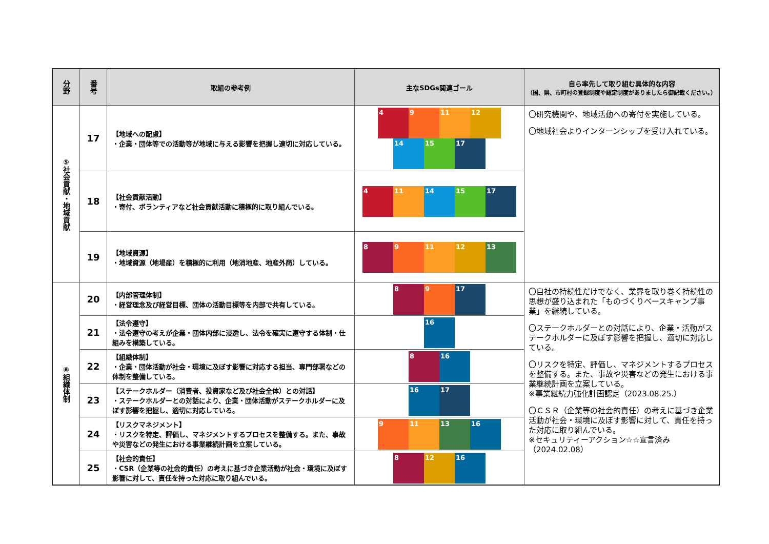| 分野 | 番号 | 取組の参考例 | 主なSDGs関連ゴール | 自ら率先して取り組む具体的な内容 （国、県、市町村の登録制度や認定制度がありましたら御記載ください。） |
| --- | --- | --- | --- | --- |
| ⑤社会貢献・地域貢献 | 17 | 【地域への配慮】 ・企業・団体等での活動等が地域に与える影響を把握し適切に対応している。 | 4 9 11 12 14 15 17 | 〇研究機関や、地域活動への寄付を実施している。 〇地域社会よりインターンシップを受け入れている。 |
| | 18 | 【社会貢献活動】 ・寄付、ボランティアなど社会貢献活動に積極的に取り組んでいる。 | 4 11 14 15 17 | |
| | 19 | 【地域資源】 ・地域資源（地場産）を積極的に利用（地消地産、地産外商）している。 | 8 9 11 12 13 | |
| ⑥組織体制 | 20 | 【内部管理体制】 ・経営理念及び経営目標、団体の活動目標等を内部で共有している。 | 8 9 17 | 〇自社の持続性だけでなく、業界を取り巻く持続性の思想が盛り込まれた「ものづくりベースキャンプ事業」を継続している。 〇ステークホルダーとの対話により、企業・活動がステークホルダーに及ぼす影響を把握し、適切に対応している。 〇リスクを特定、評価し、マネジメントするプロセスを整備する。また、事故や災害などの発生における事業継続計画を立案している。 ※事業継続力強化計画認定（2023.08.25.） 〇ＣＳＲ（企業等の社会的責任）の考えに基づき企業活動が社会・環境に及ぼす影響に対して、責任を持った対応に取り組んでいる。 ※セキュリティーアクション☆☆宣言済み（2024.02.08） |
| | 21 | 【法令遵守】 ・法令遵守の考えが企業・団体内部に浸透し、法令を確実に遵守する体制・仕組みを構築している。 | 16 | |
| | 22 | 【組織体制】 ・企業・団体活動が社会・環境に及ぼす影響に対応する担当、専門部署などの体制を整備している。 | 8 16 | |
| | 23 | 【ステークホルダー（消費者、投資家など及び社会全体）との対話】 ・ステークホルダーとの対話により、企業・団体活動がステークホルダーに及ぼす影響を把握し、適切に対応している。 | 16 17 | |
| | 24 | 【リスクマネジメント】 ・リスクを特定、評価し、マネジメントするプロセスを整備する。また、事故や災害などの発生における事業継続計画を立案している。 | 9 11 13 16 | |
| | 25 | 【社会的責任】 ・CSR（企業等の社会的責任）の考えに基づき企業活動が社会・環境に及ぼす影響に対して、責任を持った対応に取り組んでいる。 | 8 12 16 | |